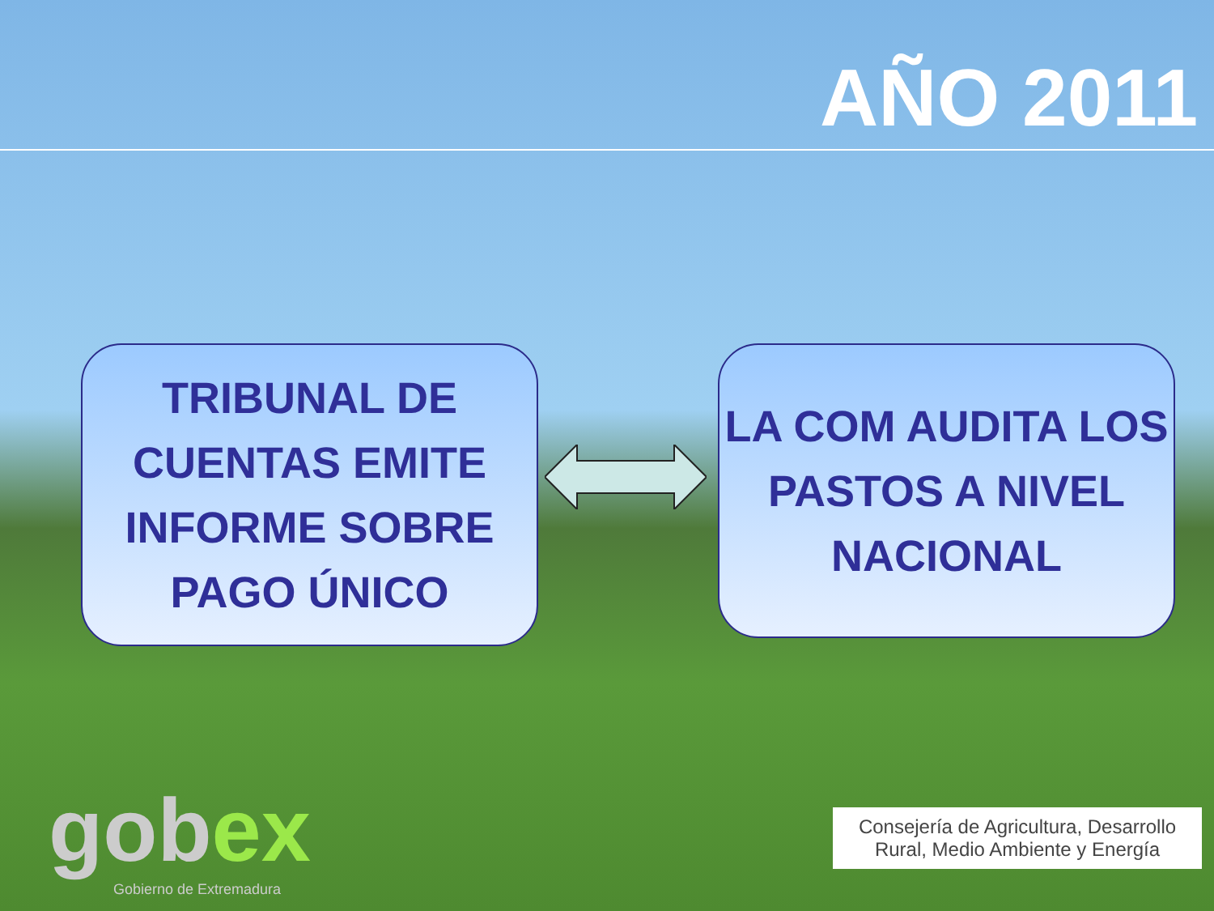AÑO 2011
TRIBUNAL DE CUENTAS EMITE INFORME SOBRE PAGO ÚNICO
LA COM AUDITA LOS PASTOS A NIVEL NACIONAL
gobex
Gobierno de Extremadura
Consejería de Agricultura, Desarrollo Rural, Medio Ambiente y Energía